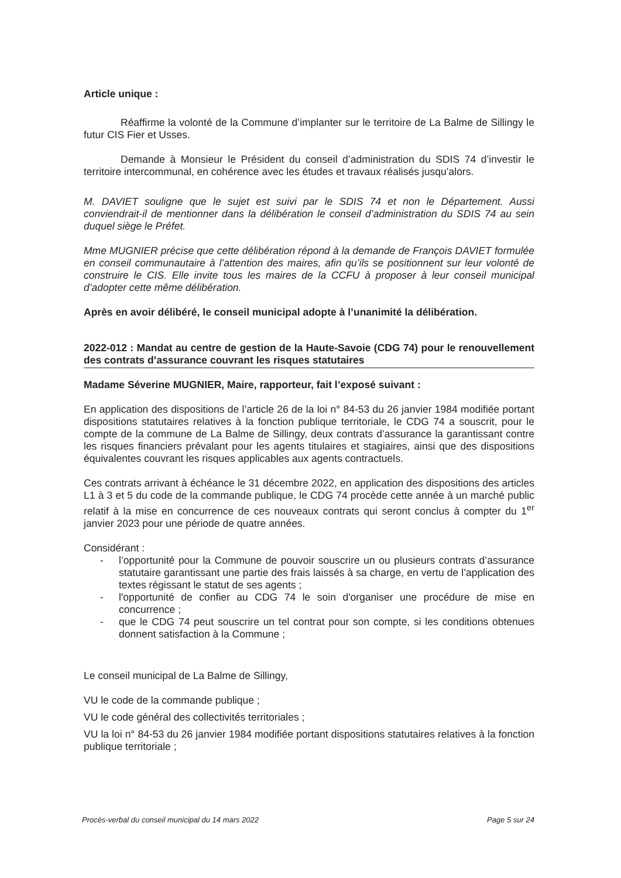Article unique :
Réaffirme la volonté de la Commune d’implanter sur le territoire de La Balme de Sillingy le futur CIS Fier et Usses.
Demande à Monsieur le Président du conseil d’administration du SDIS 74 d’investir le territoire intercommunal, en cohérence avec les études et travaux réalisés jusqu’alors.
M. DAVIET souligne que le sujet est suivi par le SDIS 74 et non le Département. Aussi conviendrait-il de mentionner dans la délibération le conseil d’administration du SDIS 74 au sein duquel siège le Préfet.
Mme MUGNIER précise que cette délibération répond à la demande de François DAVIET formulée en conseil communautaire à l’attention des maires, afin qu’ils se positionnent sur leur volonté de construire le CIS. Elle invite tous les maires de la CCFU à proposer à leur conseil municipal d’adopter cette même délibération.
Après en avoir délibéré, le conseil municipal adopte à l’unanimité la délibération.
2022-012 : Mandat au centre de gestion de la Haute-Savoie (CDG 74) pour le renouvellement des contrats d’assurance couvrant les risques statutaires
Madame Séverine MUGNIER, Maire, rapporteur, fait l’exposé suivant :
En application des dispositions de l’article 26 de la loi n° 84-53 du 26 janvier 1984 modifiée portant dispositions statutaires relatives à la fonction publique territoriale, le CDG 74 a souscrit, pour le compte de la commune de La Balme de Sillingy, deux contrats d’assurance la garantissant contre les risques financiers prévalant pour les agents titulaires et stagiaires, ainsi que des dispositions équivalentes couvrant les risques applicables aux agents contractuels.
Ces contrats arrivant à échéance le 31 décembre 2022, en application des dispositions des articles L1 à 3 et 5 du code de la commande publique, le CDG 74 procède cette année à un marché public relatif à la mise en concurrence de ces nouveaux contrats qui seront conclus à compter du 1<sup>er</sup> janvier 2023 pour une période de quatre années.
Considérant :
- l’opportunité pour la Commune de pouvoir souscrire un ou plusieurs contrats d’assurance statutaire garantissant une partie des frais laissés à sa charge, en vertu de l’application des textes régissant le statut de ses agents ;
- l'opportunité de confier au CDG 74 le soin d'organiser une procédure de mise en concurrence ;
- que le CDG 74 peut souscrire un tel contrat pour son compte, si les conditions obtenues donnent satisfaction à la Commune ;
Le conseil municipal de La Balme de Sillingy,
VU le code de la commande publique ;
VU le code général des collectivités territoriales ;
VU la loi n° 84-53 du 26 janvier 1984 modifiée portant dispositions statutaires relatives à la fonction publique territoriale ;
Procès-verbal du conseil municipal du 14 mars 2022 Page 5 sur 24